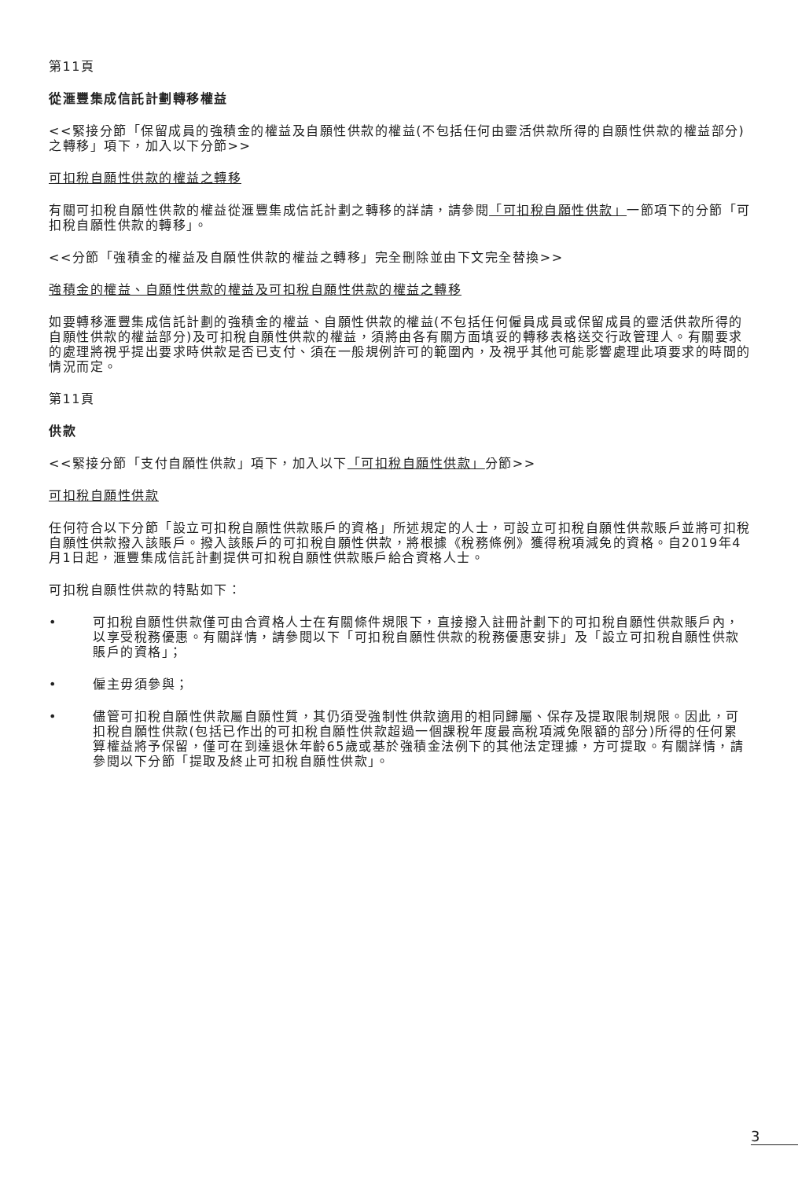第11頁
從滙豐集成信託計劃轉移權益
<<緊接分節「保留成員的強積金的權益及自願性供款的權益(不包括任何由靈活供款所得的自願性供款的權益部分)之轉移」項下，加入以下分節>>
可扣稅自願性供款的權益之轉移
有關可扣稅自願性供款的權益從滙豐集成信託計劃之轉移的詳請，請參閱「可扣稅自願性供款」一節項下的分節「可扣稅自願性供款的轉移」。
<<分節「強積金的權益及自願性供款的權益之轉移」完全刪除並由下文完全替換>>
強積金的權益、自願性供款的權益及可扣稅自願性供款的權益之轉移
如要轉移滙豐集成信託計劃的強積金的權益、自願性供款的權益(不包括任何僱員成員或保留成員的靈活供款所得的自願性供款的權益部分)及可扣稅自願性供款的權益，須將由各有關方面填妥的轉移表格送交行政管理人。有關要求的處理將視乎提出要求時供款是否已支付、須在一般規例許可的範圍內，及視乎其他可能影響處理此項要求的時間的情況而定。
第11頁
供款
<<緊接分節「支付自願性供款」項下，加入以下「可扣稅自願性供款」分節>>
可扣稅自願性供款
任何符合以下分節「設立可扣稅自願性供款賬戶的資格」所述規定的人士，可設立可扣稅自願性供款賬戶並將可扣稅自願性供款撥入該賬戶。撥入該賬戶的可扣稅自願性供款，將根據《稅務條例》獲得稅項減免的資格。自2019年4月1日起，滙豐集成信託計劃提供可扣稅自願性供款賬戶給合資格人士。
可扣稅自願性供款的特點如下：
• 可扣稅自願性供款僅可由合資格人士在有關條件規限下，直接撥入註冊計劃下的可扣稅自願性供款賬戶內，以享受稅務優惠。有關詳情，請參閱以下「可扣稅自願性供款的稅務優惠安排」及「設立可扣稅自願性供款賬戶的資格」；
• 僱主毋須參與；
• 儘管可扣稅自願性供款屬自願性質，其仍須受強制性供款適用的相同歸屬、保存及提取限制規限。因此，可扣稅自願性供款(包括已作出的可扣稅自願性供款超過一個課稅年度最高稅項減免限額的部分)所得的任何累算權益將予保留，僅可在到達退休年齡65歲或基於強積金法例下的其他法定理據，方可提取。有關詳情，請參閱以下分節「提取及終止可扣稅自願性供款」。
3